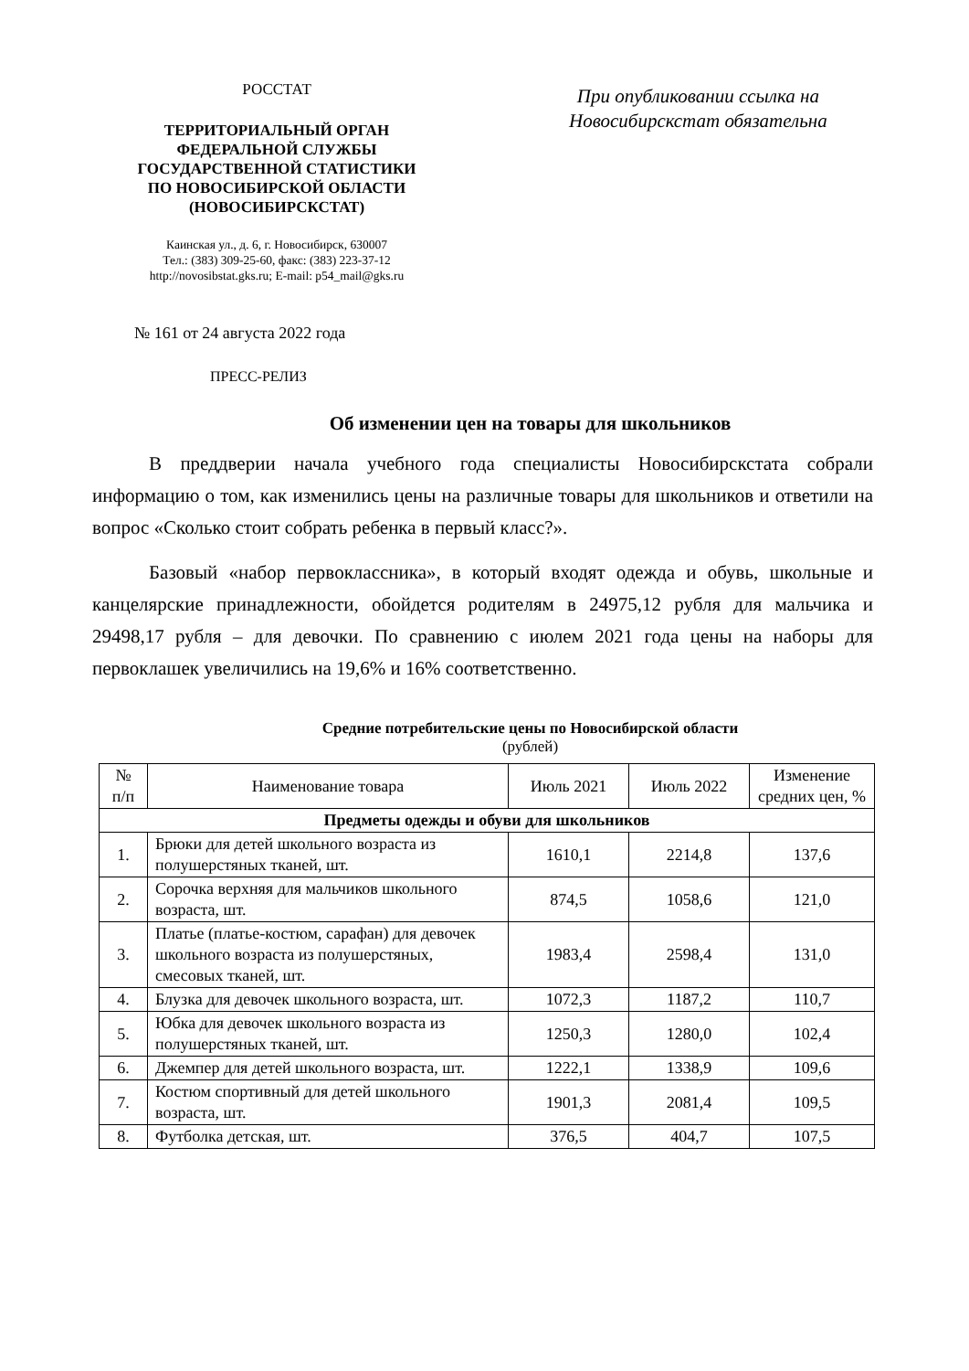РОССТАТ
ТЕРРИТОРИАЛЬНЫЙ ОРГАН
ФЕДЕРАЛЬНОЙ СЛУЖБЫ
ГОСУДАРСТВЕННОЙ СТАТИСТИКИ
ПО НОВОСИБИРСКОЙ ОБЛАСТИ
(НОВОСИБИРСКСТАТ)
Каинская ул., д. 6, г. Новосибирск, 630007
Тел.: (383) 309-25-60, факс: (383) 223-37-12
http://novosibstat.gks.ru; E-mail: p54_mail@gks.ru
При опубликовании ссылка на
Новосибирскстат обязательна
№ 161 от 24 августа 2022 года
ПРЕСС-РЕЛИЗ
Об изменении цен на товары для школьников
В преддверии начала учебного года специалисты Новосибирскстата собрали информацию о том, как изменились цены на различные товары для школьников и ответили на вопрос «Сколько стоит собрать ребенка в первый класс?».
Базовый «набор первоклассника», в который входят одежда и обувь, школьные и канцелярские принадлежности, обойдется родителям в 24975,12 рубля для мальчика и 29498,17 рубля – для девочки. По сравнению с июлем 2021 года цены на наборы для первоклашек увеличились на 19,6% и 16% соответственно.
Средние потребительские цены по Новосибирской области
(рублей)
| № п/п | Наименование товара | Июль 2021 | Июль 2022 | Изменение средних цен, % |
| --- | --- | --- | --- | --- |
| Предметы одежды и обуви для школьников | | | | |
| 1. | Брюки для детей школьного возраста из полушерстяных тканей, шт. | 1610,1 | 2214,8 | 137,6 |
| 2. | Сорочка верхняя для мальчиков школьного возраста, шт. | 874,5 | 1058,6 | 121,0 |
| 3. | Платье (платье-костюм, сарафан) для девочек школьного возраста из полушерстяных, смесовых тканей, шт. | 1983,4 | 2598,4 | 131,0 |
| 4. | Блузка для девочек школьного возраста, шт. | 1072,3 | 1187,2 | 110,7 |
| 5. | Юбка для девочек школьного возраста из полушерстяных тканей, шт. | 1250,3 | 1280,0 | 102,4 |
| 6. | Джемпер для детей школьного возраста, шт. | 1222,1 | 1338,9 | 109,6 |
| 7. | Костюм спортивный для детей школьного возраста, шт. | 1901,3 | 2081,4 | 109,5 |
| 8. | Футболка детская, шт. | 376,5 | 404,7 | 107,5 |